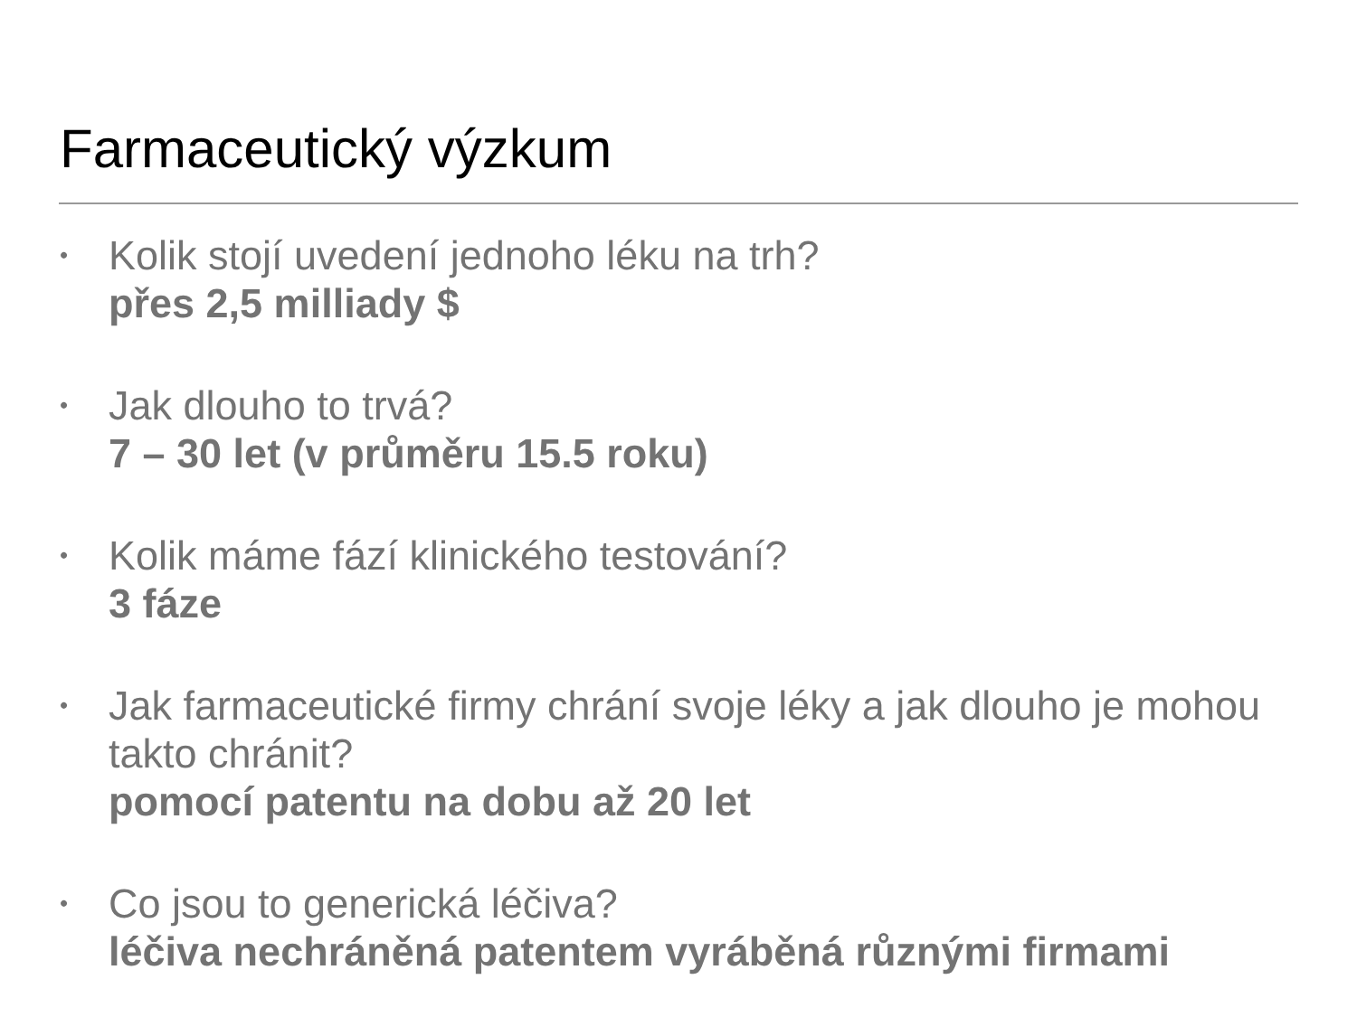Farmaceutický výzkum
•
Kolik stojí uvedení jednoho léku na trh?
přes 2,5 milliady $
•
Jak dlouho to trvá?
7 – 30 let (v průměru 15.5 roku)
•
Kolik máme fází klinického testování?
3 fáze
•
Jak farmaceutické firmy chrání svoje léky a jak dlouho je mohou takto chránit?
pomocí patentu na dobu až 20 let
•
Co jsou to generická léčiva?
léčiva nechráněná patentem vyráběná různými firmami